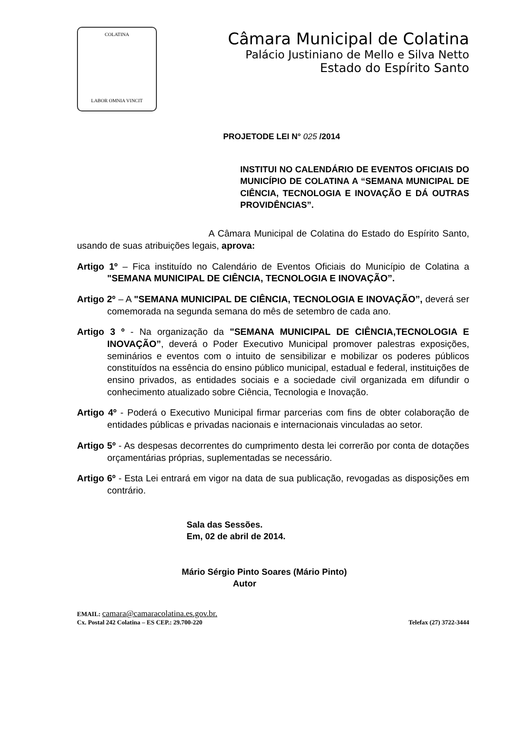COLATINA
LABOR OMNIA VINCIT
Câmara Municipal de Colatina
Palácio Justiniano de Mello e Silva Netto
Estado do Espírito Santo
PROJETODE LEI N° 025 /2014
INSTITUI NO CALENDÁRIO DE EVENTOS OFICIAIS DO MUNICÍPIO DE COLATINA A “SEMANA MUNICIPAL DE CIÊNCIA, TECNOLOGIA E INOVAÇÃO E DÁ OUTRAS PROVIDÊNCIAS”.
A Câmara Municipal de Colatina do Estado do Espírito Santo, usando de suas atribuições legais, aprova:
Artigo 1º – Fica instituído no Calendário de Eventos Oficiais do Município de Colatina a "SEMANA MUNICIPAL DE CIÊNCIA, TECNOLOGIA E INOVAÇÃO”.
Artigo 2º – A "SEMANA MUNICIPAL DE CIÊNCIA, TECNOLOGIA E INOVAÇÃO”, deverá ser comemorada na segunda semana do mês de setembro de cada ano.
Artigo 3 º - Na organização da "SEMANA MUNICIPAL DE CIÊNCIA,TECNOLOGIA E INOVAÇÃO”, deverá o Poder Executivo Municipal promover palestras exposições, seminários e eventos com o intuito de sensibilizar e mobilizar os poderes públicos constituídos na essência do ensino público municipal, estadual e federal, instituições de ensino privados, as entidades sociais e a sociedade civil organizada em difundir o conhecimento atualizado sobre Ciência, Tecnologia e Inovação.
Artigo 4º - Poderá o Executivo Municipal firmar parcerias com fins de obter colaboração de entidades públicas e privadas nacionais e internacionais vinculadas ao setor.
Artigo 5º - As despesas decorrentes do cumprimento desta lei correrão por conta de dotações orçamentárias próprias, suplementadas se necessário.
Artigo 6º - Esta Lei entrará em vigor na data de sua publicação, revogadas as disposições em contrário.
Sala das Sessões.
Em, 02 de abril de 2014.
Mário Sérgio Pinto Soares (Mário Pinto)
Autor
EMAIL: camara@camaracolatina.es.gov.br.
Cx. Postal 242 Colatina – ES CEP.: 29.700-220 Telefax (27) 3722-3444